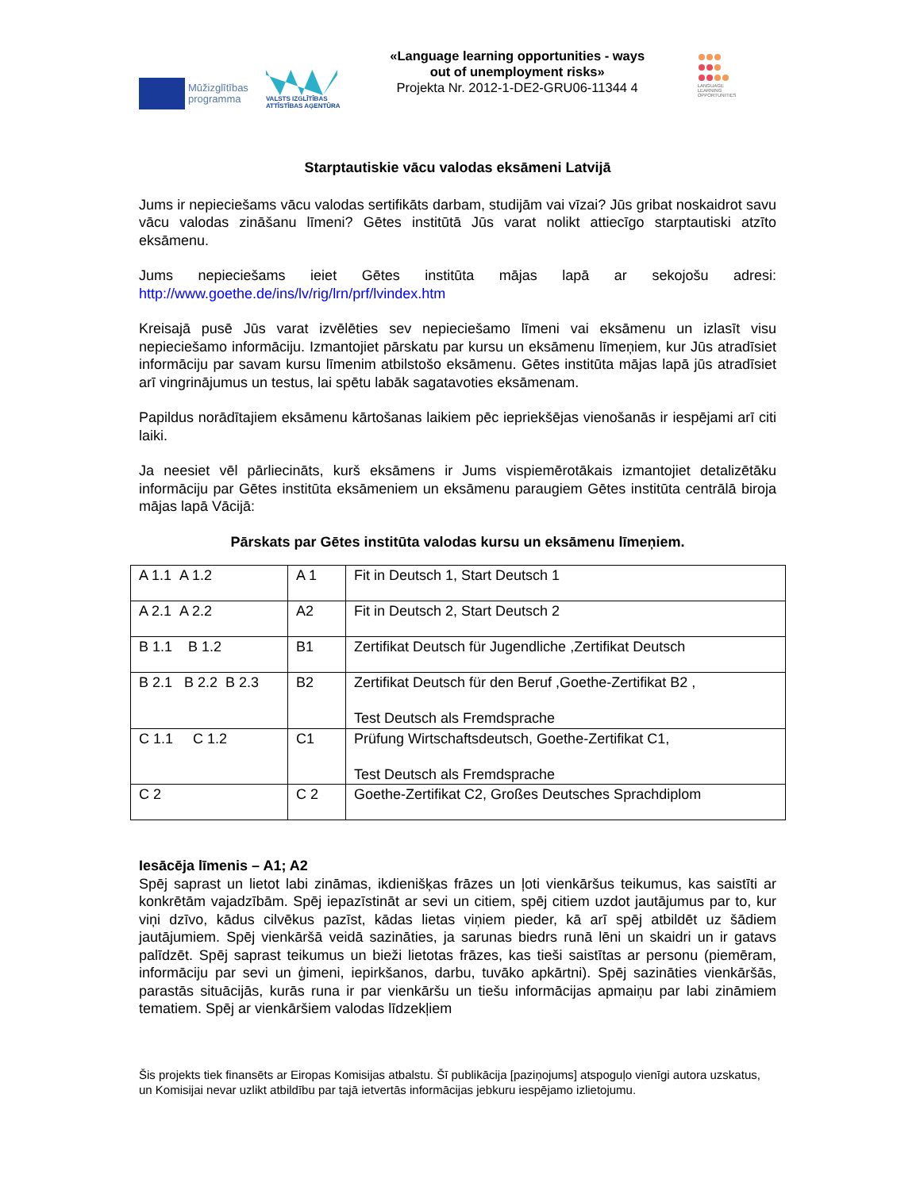Mūžizglītības
programma
VALSTS IZGLĪTĪBAS
ATTĪSTĪBAS AĢENTŪRA
«Language learning opportunities - ways out of unemployment risks»
Projekta Nr. 2012-1-DE2-GRU06-11344 4
LANGUAGE
LEARNING
OPPORTUNITIES
Starptautiskie vācu valodas eksāmeni Latvijā
Jums ir nepieciešams vācu valodas sertifikāts darbam, studijām vai vīzai? Jūs gribat noskaidrot savu vācu valodas zināšanu līmeni? Gētes institūtā Jūs varat nolikt attiecīgo starptautiski atzīto eksāmenu.
Jums nepieciešams ieiet Gētes institūta mājas lapā ar sekojošu adresi: http://www.goethe.de/ins/lv/rig/lrn/prf/lvindex.htm
Kreisajā pusē Jūs varat izvēlēties sev nepieciešamo līmeni vai eksāmenu un izlasīt visu nepieciešamo informāciju. Izmantojiet pārskatu par kursu un eksāmenu līmeņiem, kur Jūs atradīsiet informāciju par savam kursu līmenim atbilstošo eksāmenu. Gētes institūta mājas lapā jūs atradīsiet arī vingrinājumus un testus, lai spētu labāk sagatavoties eksāmenam.
Papildus norādītajiem eksāmenu kārtošanas laikiem pēc iepriekšējas vienošanās ir iespējami arī citi laiki.
Ja neesiet vēl pārliecināts, kurš eksāmens ir Jums vispiemērotākais izmantojiet detalizētāku informāciju par Gētes institūta eksāmeniem un eksāmenu paraugiem Gētes institūta centrālā biroja mājas lapā Vācijā:
Pārskats par Gētes institūta valodas kursu un eksāmenu līmeņiem.
| A 1.1 A 1.2 | A 1 | Fit in Deutsch 1, Start Deutsch 1 |
| A 2.1 A 2.2 | A2 | Fit in Deutsch 2, Start Deutsch 2 |
| B 1.1 B 1.2 | B1 | Zertifikat Deutsch für Jugendliche ,Zertifikat Deutsch |
| B 2.1 B 2.2 B 2.3 | B2 | Zertifikat Deutsch für den Beruf ,Goethe-Zertifikat B2 , Test Deutsch als Fremdsprache |
| C 1.1 C 1.2 | C1 | Prüfung Wirtschaftsdeutsch, Goethe-Zertifikat C1, Test Deutsch als Fremdsprache |
| C 2 | C 2 | Goethe-Zertifikat C2, Großes Deutsches Sprachdiplom |
Iesācēja līmenis – A1; A2
Spēj saprast un lietot labi zināmas, ikdienišķas frāzes un ļoti vienkāršus teikumus, kas saistīti ar konkrētām vajadzībām. Spēj iepazīstināt ar sevi un citiem, spēj citiem uzdot jautājumus par to, kur viņi dzīvo, kādus cilvēkus pazīst, kādas lietas viņiem pieder, kā arī spēj atbildēt uz šādiem jautājumiem. Spēj vienkāršā veidā sazināties, ja sarunas biedrs runā lēni un skaidri un ir gatavs palīdzēt. Spēj saprast teikumus un bieži lietotas frāzes, kas tieši saistītas ar personu (piemēram, informāciju par sevi un ģimeni, iepirkšanos, darbu, tuvāko apkārtni). Spēj sazināties vienkāršās, parastās situācijās, kurās runa ir par vienkāršu un tiešu informācijas apmaiņu par labi zināmiem tematiem. Spēj ar vienkāršiem valodas līdzekļiem
Šis projekts tiek finansēts ar Eiropas Komisijas atbalstu. Šī publikācija [paziņojums] atspoguļo vienīgi autora uzskatus, un Komisijai nevar uzlikt atbildību par tajā ietvertās informācijas jebkuru iespējamo izlietojumu.